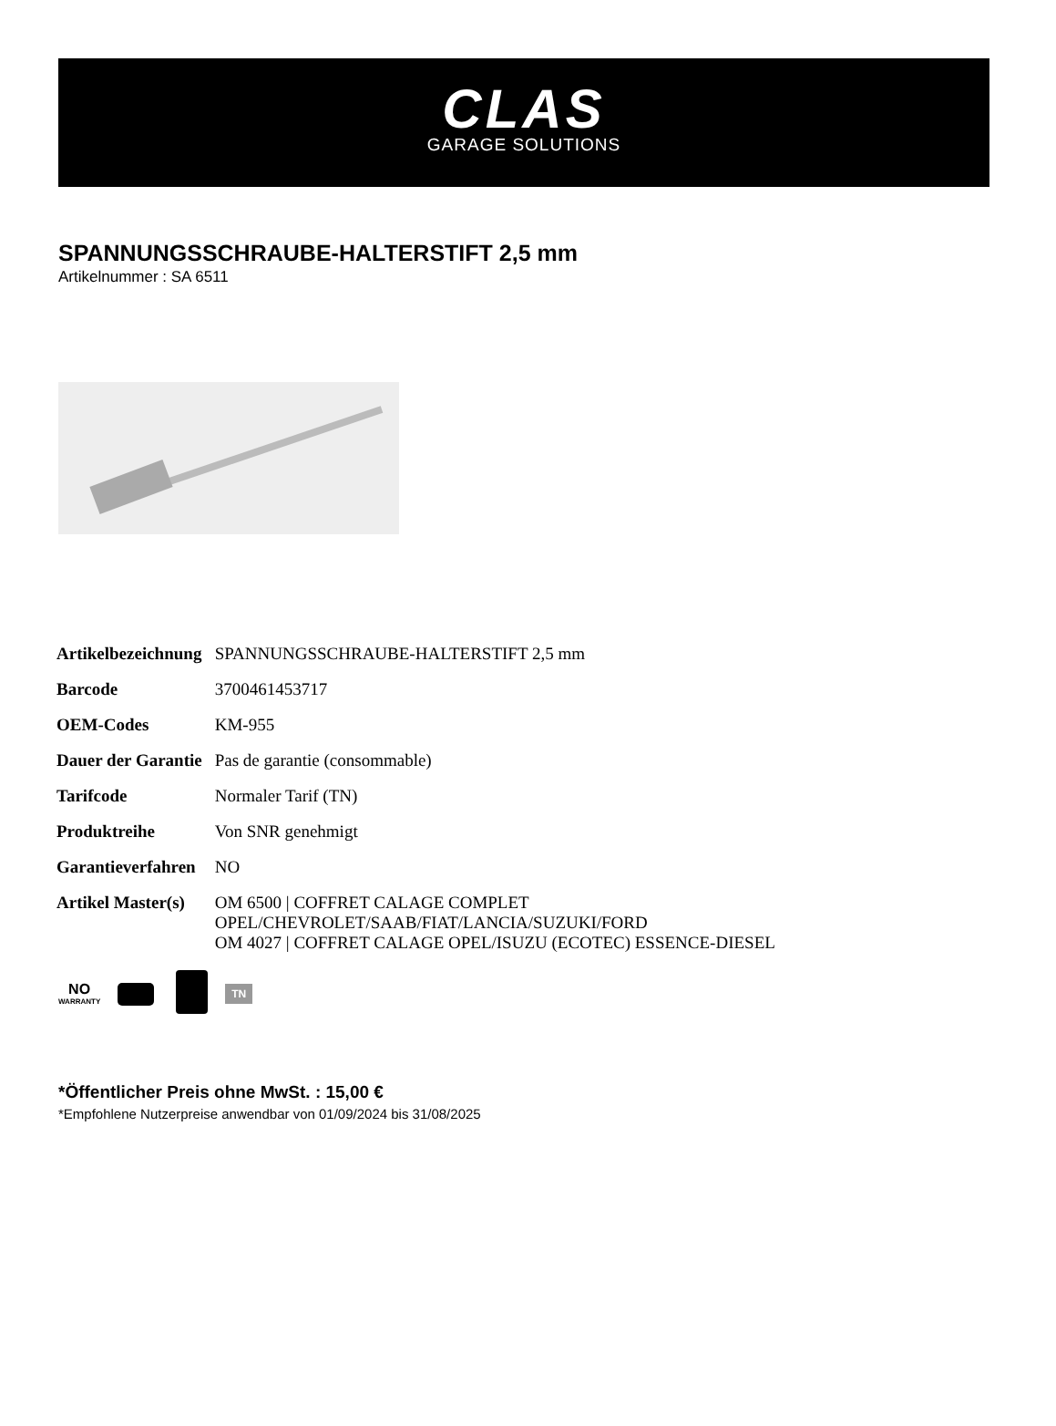CLAS
GARAGE SOLUTIONS
SPANNUNGSSCHRAUBE-HALTERSTIFT 2,5 mm
Artikelnummer : SA 6511
| Artikelbezeichnung | SPANNUNGSSCHRAUBE-HALTERSTIFT 2,5 mm |
| Barcode | 3700461453717 |
| OEM-Codes | KM-955 |
| Dauer der Garantie | Pas de garantie (consommable) |
| Tarifcode | Normaler Tarif (TN) |
| Produktreihe | Von SNR genehmigt |
| Garantieverfahren | NO |
| Artikel Master(s) | OM 6500 / COFFRET CALAGE COMPLET OPEL/CHEVROLET/SAAB/FIAT/LANCIA/SUZUKI/FORD OM 4027 / COFFRET CALAGE OPEL/ISUZU (ECOTEC) ESSENCE-DIESEL |
NO
WARRANTY
TN
*Öffentlicher Preis ohne MwSt. : 15,00 €
*Empfohlene Nutzerpreise anwendbar von 01/09/2024 bis 31/08/2025